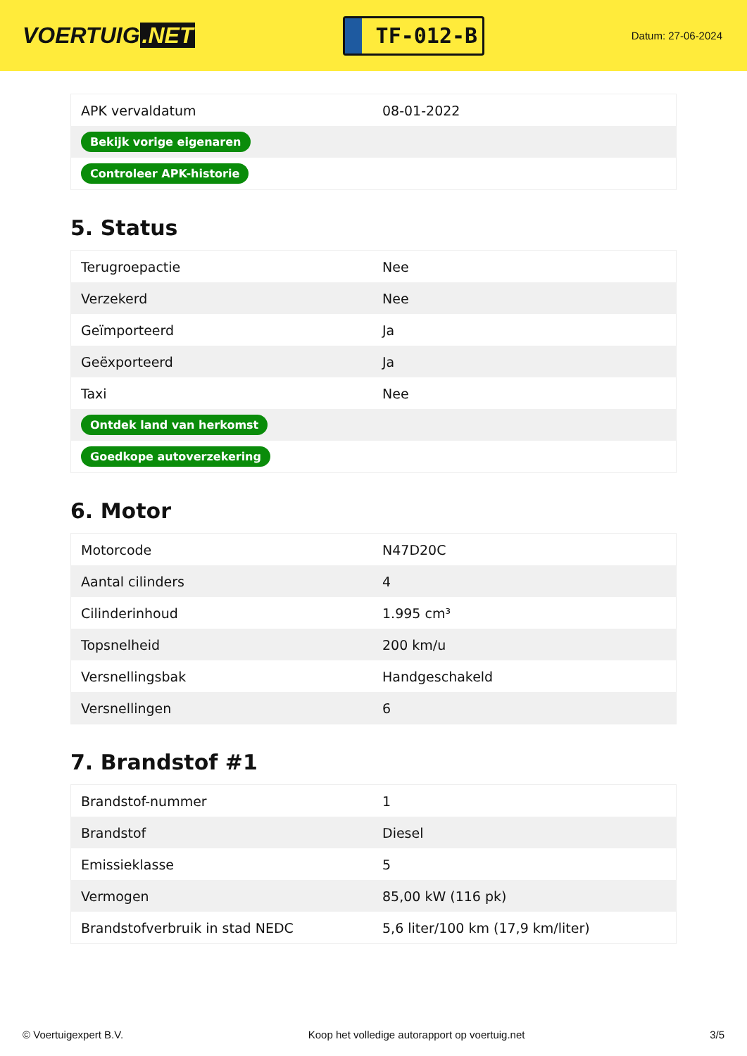VOERTUIG.NET
TF-012-B
Datum: 27-06-2024
| APK vervaldatum | 08-01-2022 |
| Bekijk vorige eigenaren | |
| Controleer APK-historie | |
5. Status
| Terugroepactie | Nee |
| Verzekerd | Nee |
| Geïmporteerd | Ja |
| Geëxporteerd | Ja |
| Taxi | Nee |
| Ontdek land van herkomst | |
| Goedkope autoverzekering | |
6. Motor
| Motorcode | N47D20C |
| Aantal cilinders | 4 |
| Cilinderinhoud | 1.995 cm³ |
| Topsnelheid | 200 km/u |
| Versnellingsbak | Handgeschakeld |
| Versnellingen | 6 |
7. Brandstof #1
| Brandstof-nummer | 1 |
| Brandstof | Diesel |
| Emissieklasse | 5 |
| Vermogen | 85,00 kW (116 pk) |
| Brandstofverbruik in stad NEDC | 5,6 liter/100 km (17,9 km/liter) |
© Voertuigexpert B.V. Koop het volledige autorapport op voertuig.net 3/5